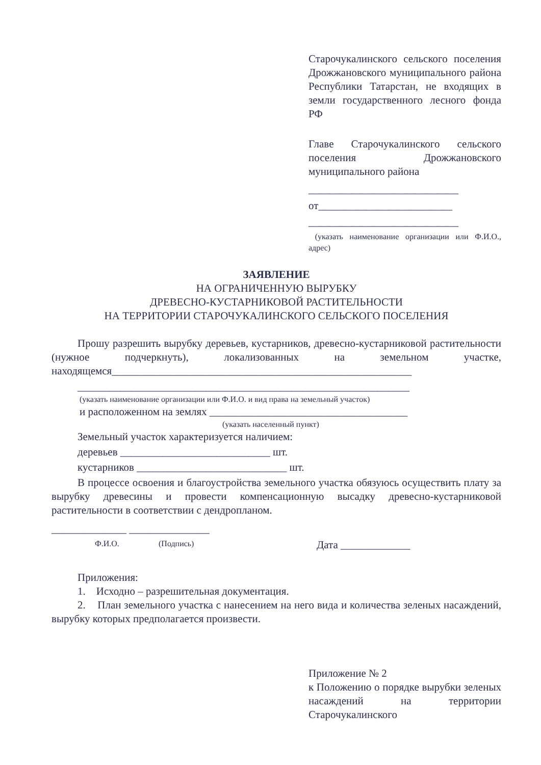Старочукалинского сельского поселения Дрожжановского муниципального района Республики Татарстан, не входящих в земли государственного лесного фонда РФ
Главе Старочукалинского сельского поселения Дрожжановского муниципального района
____________________________
от_________________________
____________________________
(указать наименование организации или Ф.И.О., адрес)
ЗАЯВЛЕНИЕ
НА ОГРАНИЧЕННУЮ ВЫРУБКУ
ДРЕВЕСНО-КУСТАРНИКОВОЙ РАСТИТЕЛЬНОСТИ
НА ТЕРРИТОРИИ СТАРОЧУКАЛИНСКОГО СЕЛЬСКОГО ПОСЕЛЕНИЯ
Прошу разрешить вырубку деревьев, кустарников, древесно-кустарниковой растительности (нужное подчеркнуть), локализованных на земельном участке, находящемся________________________________________________________
______________________________________________________________
(указать наименование организации или Ф.И.О. и вид права на земельный участок)
и расположенном на землях _____________________________________
(указать населенный пункт)
Земельный участок характеризуется наличием:
деревьев ____________________________ шт.
кустарников ____________________________ шт.
В процессе освоения и благоустройства земельного участка обязуюсь осуществить плату за вырубку древесины и провести компенсационную высадку древесно-кустарниковой растительности в соответствии с дендропланом.
______________ _______________
Ф.И.О. (Подпись) Дата _____________
Приложения:
1. Исходно – разрешительная документация.
2. План земельного участка с нанесением на него вида и количества зеленых насаждений, вырубку которых предполагается произвести.
Приложение № 2
к Положению о порядке вырубки зеленых насаждений на территории Старочукалинского